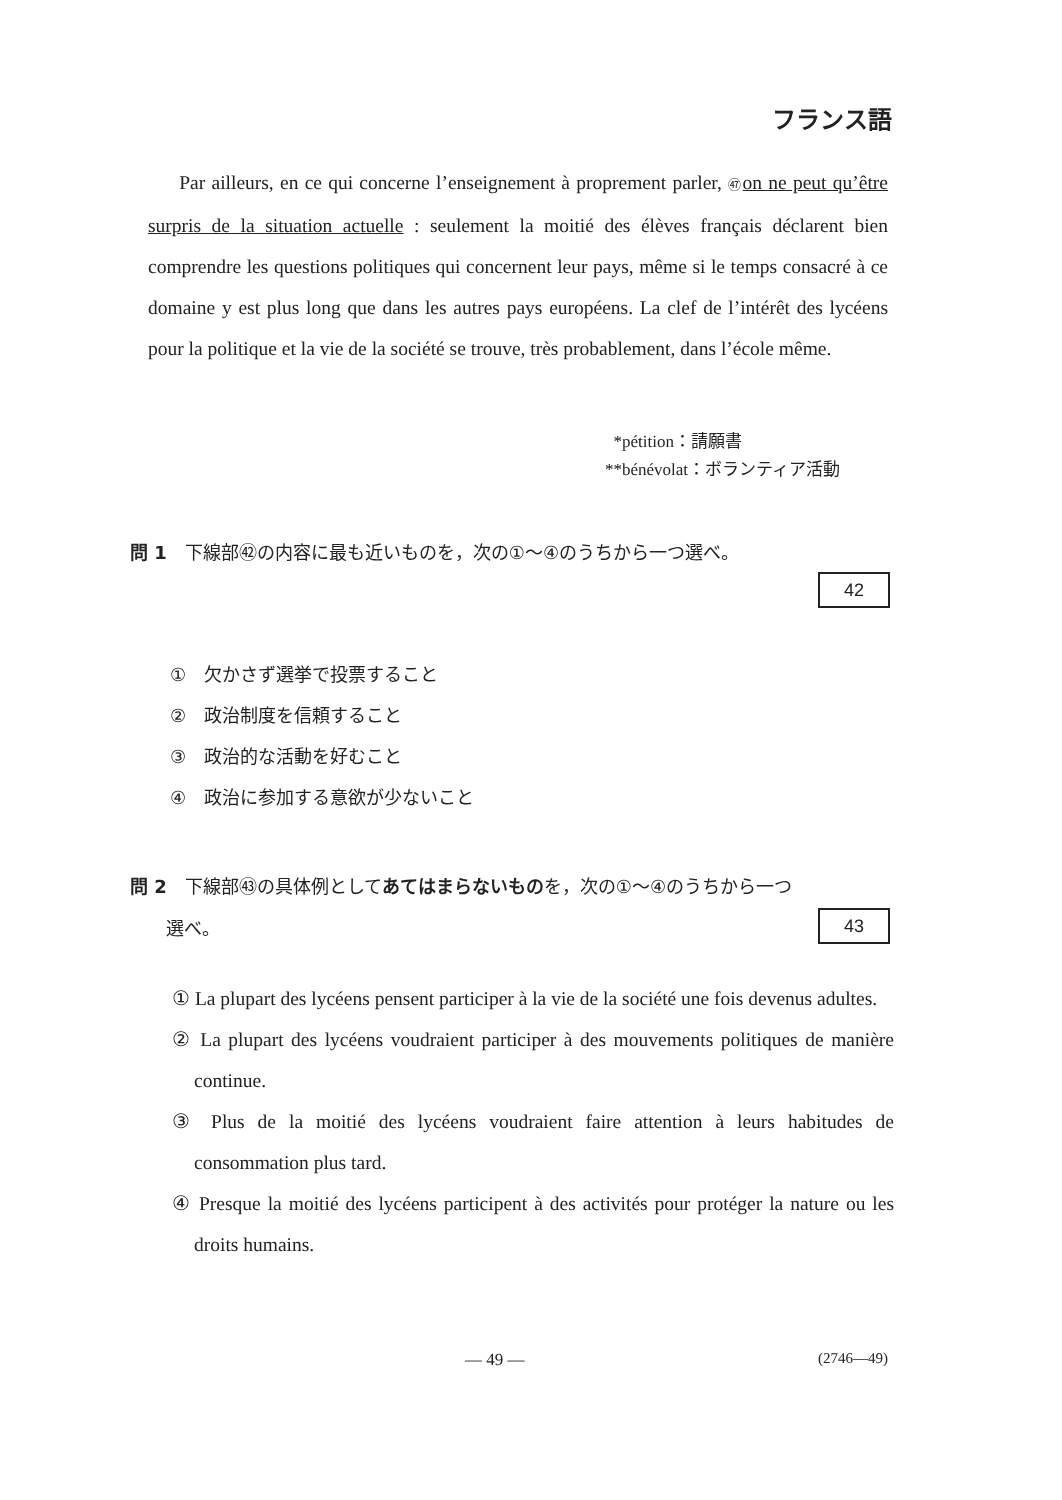フランス語
Par ailleurs, en ce qui concerne l’enseignement à proprement parler, ㊼ on ne peut qu’être surpris de la situation actuelle : seulement la moitié des élèves français déclarent bien comprendre les questions politiques qui concernent leur pays, même si le temps consacré à ce domaine y est plus long que dans les autres pays européens. La clef de l’intérêt des lycéens pour la politique et la vie de la société se trouve, très probablement, dans l’école même.
*pétition：請願書
**bénévolat：ボランティア活動
問 1　下線部㊷の内容に最も近いものを，次の①～④のうちから一つ選べ。
42
①　欠かさず選挙で投票すること
②　政治制度を信頼すること
③　政治的な活動を好むこと
④　政治に参加する意欲が少ないこと
問 2　下線部㊸の具体例としてあてはまらないものを，次の①～④のうちから一つ
　　選べ。 43
① La plupart des lycéens pensent participer à la vie de la société une fois devenus adultes.
② La plupart des lycéens voudraient participer à des mouvements politiques de manière continue.
③ Plus de la moitié des lycéens voudraient faire attention à leurs habitudes de consommation plus tard.
④ Presque la moitié des lycéens participent à des activités pour protéger la nature ou les droits humains.
— 49 — (2746—49)